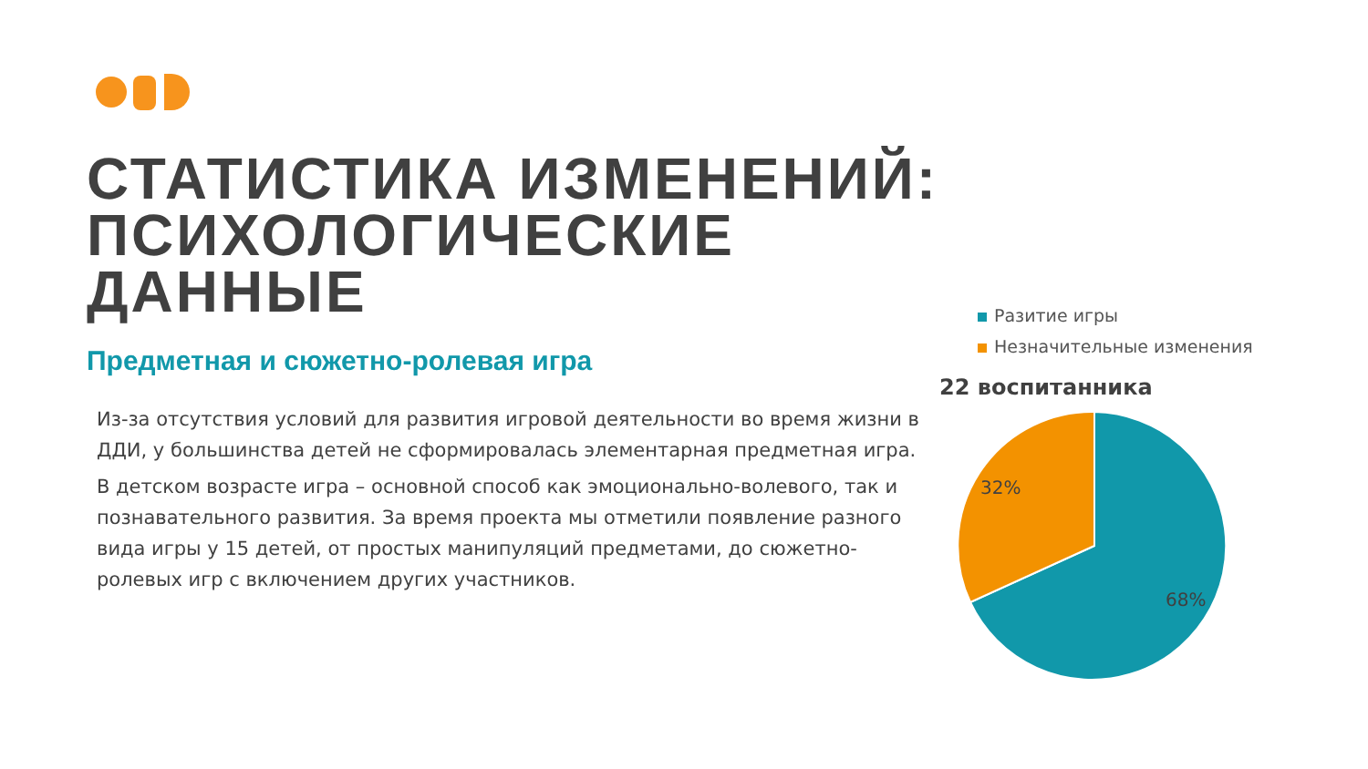СТАТИСТИКА ИЗМЕНЕНИЙ: ПСИХОЛОГИЧЕСКИЕ ДАННЫЕ
Предметная и сюжетно-ролевая игра
Из-за отсутствия условий для развития игровой деятельности во время жизни в ДДИ, у большинства детей не сформировалась элементарная предметная игра.
В детском возрасте игра – основной способ как эмоционально-волевого, так и познавательного развития. За время проекта мы отметили появление разного вида игры у 15 детей, от простых манипуляций предметами, до сюжетно-ролевых игр с включением других участников.
Разитие игры
Незначительные изменения
22 воспитанника
32%
68%